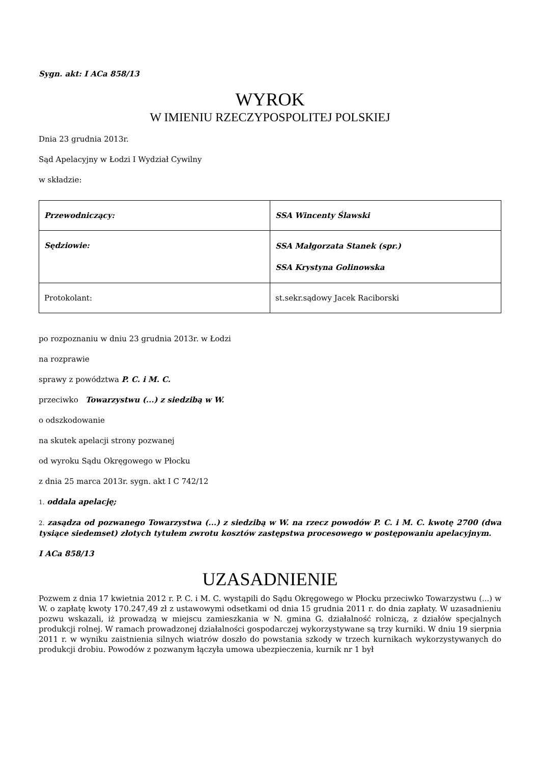Sygn. akt: I ACa 858/13
WYROK
W IMIENIU RZECZYPOSPOLITEJ POLSKIEJ
Dnia 23 grudnia 2013r.
Sąd Apelacyjny w Łodzi I Wydział Cywilny
w składzie:
| Przewodniczący: | SSA Wincenty Ślawski |
| Sędziowie: | SSA Małgorzata Stanek (spr.) SSA Krystyna Golinowska |
| Protokolant: | st.sekr.sądowy Jacek Raciborski |
po rozpoznaniu w dniu 23 grudnia 2013r. w Łodzi
na rozprawie
sprawy z powództwa P. C. i M. C.
przeciwko Towarzystwu (...) z siedzibą w W.
o odszkodowanie
na skutek apelacji strony pozwanej
od wyroku Sądu Okręgowego w Płocku
z dnia 25 marca 2013r. sygn. akt I C 742/12
1. oddala apelację;
2. zasądza od pozwanego Towarzystwa (...) z siedzibą w W. na rzecz powodów P. C. i M. C. kwotę 2700 (dwa tysiące siedemset) złotych tytułem zwrotu kosztów zastępstwa procesowego w postępowaniu apelacyjnym.
I ACa 858/13
UZASADNIENIE
Pozwem z dnia 17 kwietnia 2012 r. P. C. i M. C. wystąpili do Sądu Okręgowego w Płocku przeciwko Towarzystwu (...) w W. o zapłatę kwoty 170.247,49 zł z ustawowymi odsetkami od dnia 15 grudnia 2011 r. do dnia zapłaty. W uzasadnieniu pozwu wskazali, iż prowadzą w miejscu zamieszkania w N. gmina G. działalność rolniczą, z działów specjalnych produkcji rolnej. W ramach prowadzonej działalności gospodarczej wykorzystywane są trzy kurniki. W dniu 19 sierpnia 2011 r. w wyniku zaistnienia silnych wiatrów doszło do powstania szkody w trzech kurnikach wykorzystywanych do produkcji drobiu. Powodów z pozwanym łączyła umowa ubezpieczenia, kurnik nr 1 był